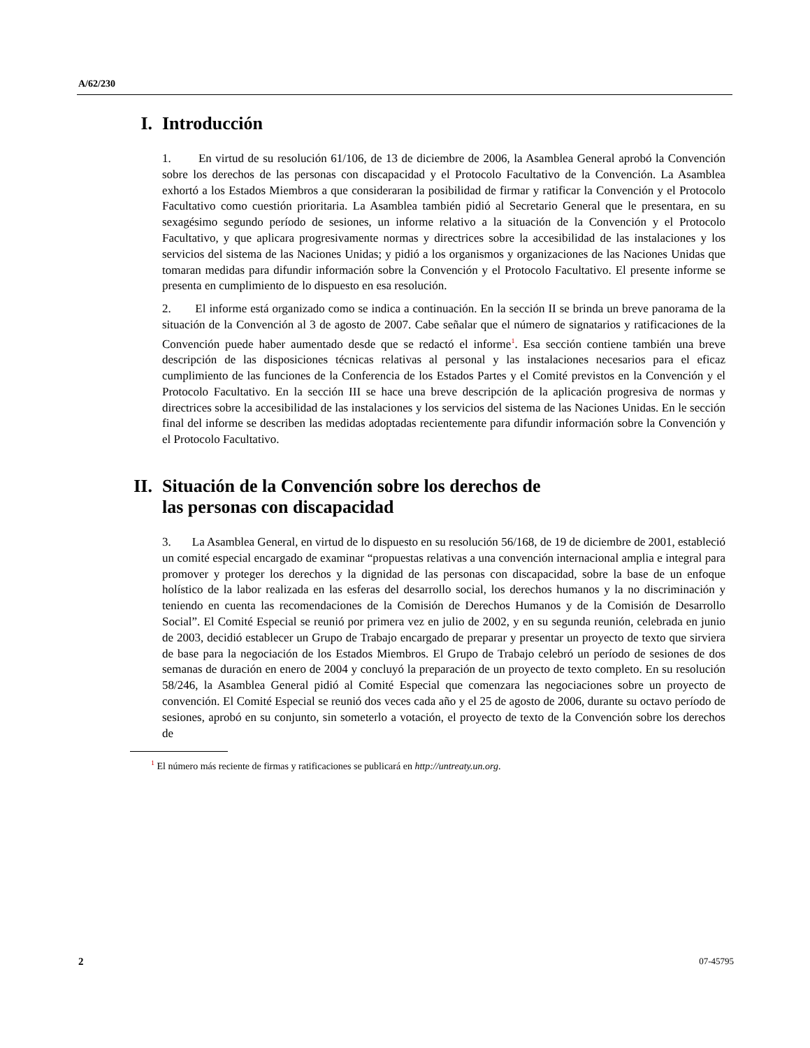A/62/230
I. Introducción
1. En virtud de su resolución 61/106, de 13 de diciembre de 2006, la Asamblea General aprobó la Convención sobre los derechos de las personas con discapacidad y el Protocolo Facultativo de la Convención. La Asamblea exhortó a los Estados Miembros a que consideraran la posibilidad de firmar y ratificar la Convención y el Protocolo Facultativo como cuestión prioritaria. La Asamblea también pidió al Secretario General que le presentara, en su sexagésimo segundo período de sesiones, un informe relativo a la situación de la Convención y el Protocolo Facultativo, y que aplicara progresivamente normas y directrices sobre la accesibilidad de las instalaciones y los servicios del sistema de las Naciones Unidas; y pidió a los organismos y organizaciones de las Naciones Unidas que tomaran medidas para difundir información sobre la Convención y el Protocolo Facultativo. El presente informe se presenta en cumplimiento de lo dispuesto en esa resolución.
2. El informe está organizado como se indica a continuación. En la sección II se brinda un breve panorama de la situación de la Convención al 3 de agosto de 2007. Cabe señalar que el número de signatarios y ratificaciones de la Convención puede haber aumentado desde que se redactó el informe<sup>1</sup>. Esa sección contiene también una breve descripción de las disposiciones técnicas relativas al personal y las instalaciones necesarios para el eficaz cumplimiento de las funciones de la Conferencia de los Estados Partes y el Comité previstos en la Convención y el Protocolo Facultativo. En la sección III se hace una breve descripción de la aplicación progresiva de normas y directrices sobre la accesibilidad de las instalaciones y los servicios del sistema de las Naciones Unidas. En le sección final del informe se describen las medidas adoptadas recientemente para difundir información sobre la Convención y el Protocolo Facultativo.
II. Situación de la Convención sobre los derechos de
las personas con discapacidad
3. La Asamblea General, en virtud de lo dispuesto en su resolución 56/168, de 19 de diciembre de 2001, estableció un comité especial encargado de examinar “propuestas relativas a una convención internacional amplia e integral para promover y proteger los derechos y la dignidad de las personas con discapacidad, sobre la base de un enfoque holístico de la labor realizada en las esferas del desarrollo social, los derechos humanos y la no discriminación y teniendo en cuenta las recomendaciones de la Comisión de Derechos Humanos y de la Comisión de Desarrollo Social”. El Comité Especial se reunió por primera vez en julio de 2002, y en su segunda reunión, celebrada en junio de 2003, decidió establecer un Grupo de Trabajo encargado de preparar y presentar un proyecto de texto que sirviera de base para la negociación de los Estados Miembros. El Grupo de Trabajo celebró un período de sesiones de dos semanas de duración en enero de 2004 y concluyó la preparación de un proyecto de texto completo. En su resolución 58/246, la Asamblea General pidió al Comité Especial que comenzara las negociaciones sobre un proyecto de convención. El Comité Especial se reunió dos veces cada año y el 25 de agosto de 2006, durante su octavo período de sesiones, aprobó en su conjunto, sin someterlo a votación, el proyecto de texto de la Convención sobre los derechos de
<sup>1</sup> El número más reciente de firmas y ratificaciones se publicará en http://untreaty.un.org.
2 07-45795